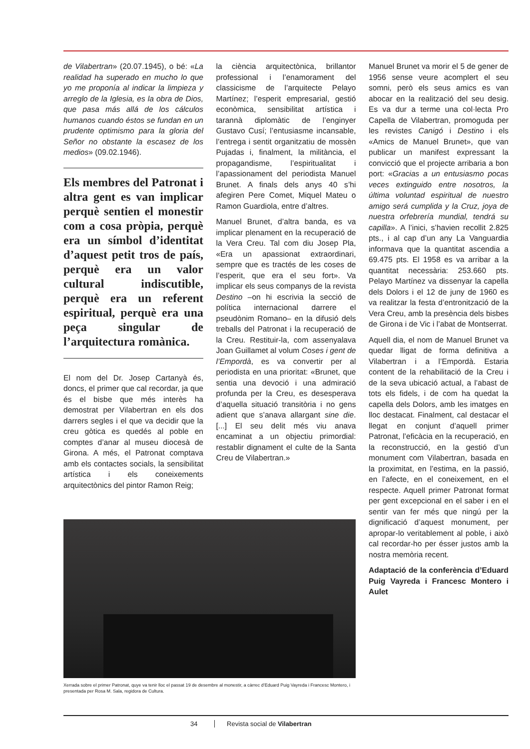de Vilabertran» (20.07.1945), o bé: «La realidad ha superado en mucho lo que yo me proponía al indicar la limpieza y arreglo de la Iglesia, es la obra de Dios, que pasa más allá de los cálculos humanos cuando éstos se fundan en un prudente optimismo para la gloria del Señor no obstante la escasez de los medios» (09.02.1946).
Els membres del Patronat i altra gent es van implicar perquè sentien el monestir com a cosa pròpia, perquè era un símbol d’identitat d’aquest petit tros de país, perquè era un valor cultural indiscutible, perquè era un referent espiritual, perquè era una peça singular de l’arquitectura romànica.
El nom del Dr. Josep Cartanyà és, doncs, el primer que cal recordar, ja que és el bisbe que més interès ha demostrat per Vilabertran en els dos darrers segles i el que va decidir que la creu gòtica es quedés al poble en comptes d’anar al museu diocesà de Girona. A més, el Patronat comptava amb els contactes socials, la sensibilitat artística i els coneixements arquitectònics del pintor Ramon Reig;
la ciència arquitectònica, brillantor professional i l’enamorament del classicisme de l’arquitecte Pelayo Martínez; l’esperit empresarial, gestió econòmica, sensibilitat artística i tarannà diplomàtic de l’enginyer Gustavo Cusí; l’entusiasme incansable, l’entrega i sentit organitzatiu de mossèn Pujadas i, finalment, la militància, el propagandisme, l’espiritualitat i l’apassionament del periodista Manuel Brunet. A finals dels anys 40 s’hi afegiren Pere Comet, Miquel Mateu o Ramon Guardiola, entre d’altres.
Manuel Brunet, d’altra banda, es va implicar plenament en la recuperació de la Vera Creu. Tal com diu Josep Pla, «Era un apassionat extraordinari, sempre que es tractés de les coses de l’esperit, que era el seu fort». Va implicar els seus companys de la revista Destino –on hi escrivia la secció de política internacional darrere el pseudònim Romano– en la difusió dels treballs del Patronat i la recuperació de la Creu. Restituir-la, com assenyalava Joan Guillamet al volum Coses i gent de l’Empordà, es va convertir per al periodista en una prioritat: «Brunet, que sentia una devoció i una admiració profunda per la Creu, es desesperava d’aquella situació transitòria i no gens adient que s’anava allargant sine die. [...] El seu delit més viu anava encaminat a un objectiu primordial: restablir dignament el culte de la Santa Creu de Vilabertran.»
Manuel Brunet va morir el 5 de gener de 1956 sense veure acomplert el seu somni, però els seus amics es van abocar en la realització del seu desig. Es va dur a terme una col·lecta Pro Capella de Vilabertran, promoguda per les revistes Canigó i Destino i els «Amics de Manuel Brunet», que van publicar un manifest expressant la convicció que el projecte arribaria a bon port: «Gracias a un entusiasmo pocas veces extinguido entre nosotros, la última voluntad espiritual de nuestro amigo será cumplida y la Cruz, joya de nuestra orfebrería mundial, tendrá su capilla». A l’inici, s’havien recollit 2.825 pts., i al cap d’un any La Vanguardia informava que la quantitat ascendia a 69.475 pts. El 1958 es va arribar a la quantitat necessària: 253.660 pts. Pelayo Martínez va dissenyar la capella dels Dolors i el 12 de juny de 1960 es va realitzar la festa d’entronització de la Vera Creu, amb la presència dels bisbes de Girona i de Vic i l’abat de Montserrat.
Aquell dia, el nom de Manuel Brunet va quedar lligat de forma definitiva a Vilabertran i a l’Empordà. Estaria content de la rehabilitació de la Creu i de la seva ubicació actual, a l’abast de tots els fidels, i de com ha quedat la capella dels Dolors, amb les imatges en lloc destacat. Finalment, cal destacar el llegat en conjunt d’aquell primer Patronat, l’eficàcia en la recuperació, en la reconstrucció, en la gestió d’un monument com Vilabertran, basada en la proximitat, en l’estima, en la passió, en l’afecte, en el coneixement, en el respecte. Aquell primer Patronat format per gent excepcional en el saber i en el sentir van fer més que ningú per la dignificació d’aquest monument, per apropar-lo veritablement al poble, i això cal recordar-ho per ésser justos amb la nostra memòria recent.
Adaptació de la conferència d’Eduard Puig Vayreda i Francesc Montero i Aulet
Xerrada sobre el primer Patronat, quye va tenir lloc el passat 19 de desembre al monestir, a càrrec d’Eduard Puig Vayreda i Francesc Montero, i presentada per Rosa M. Sala, regidora de Cultura.
34 Revista social de Vilabertran